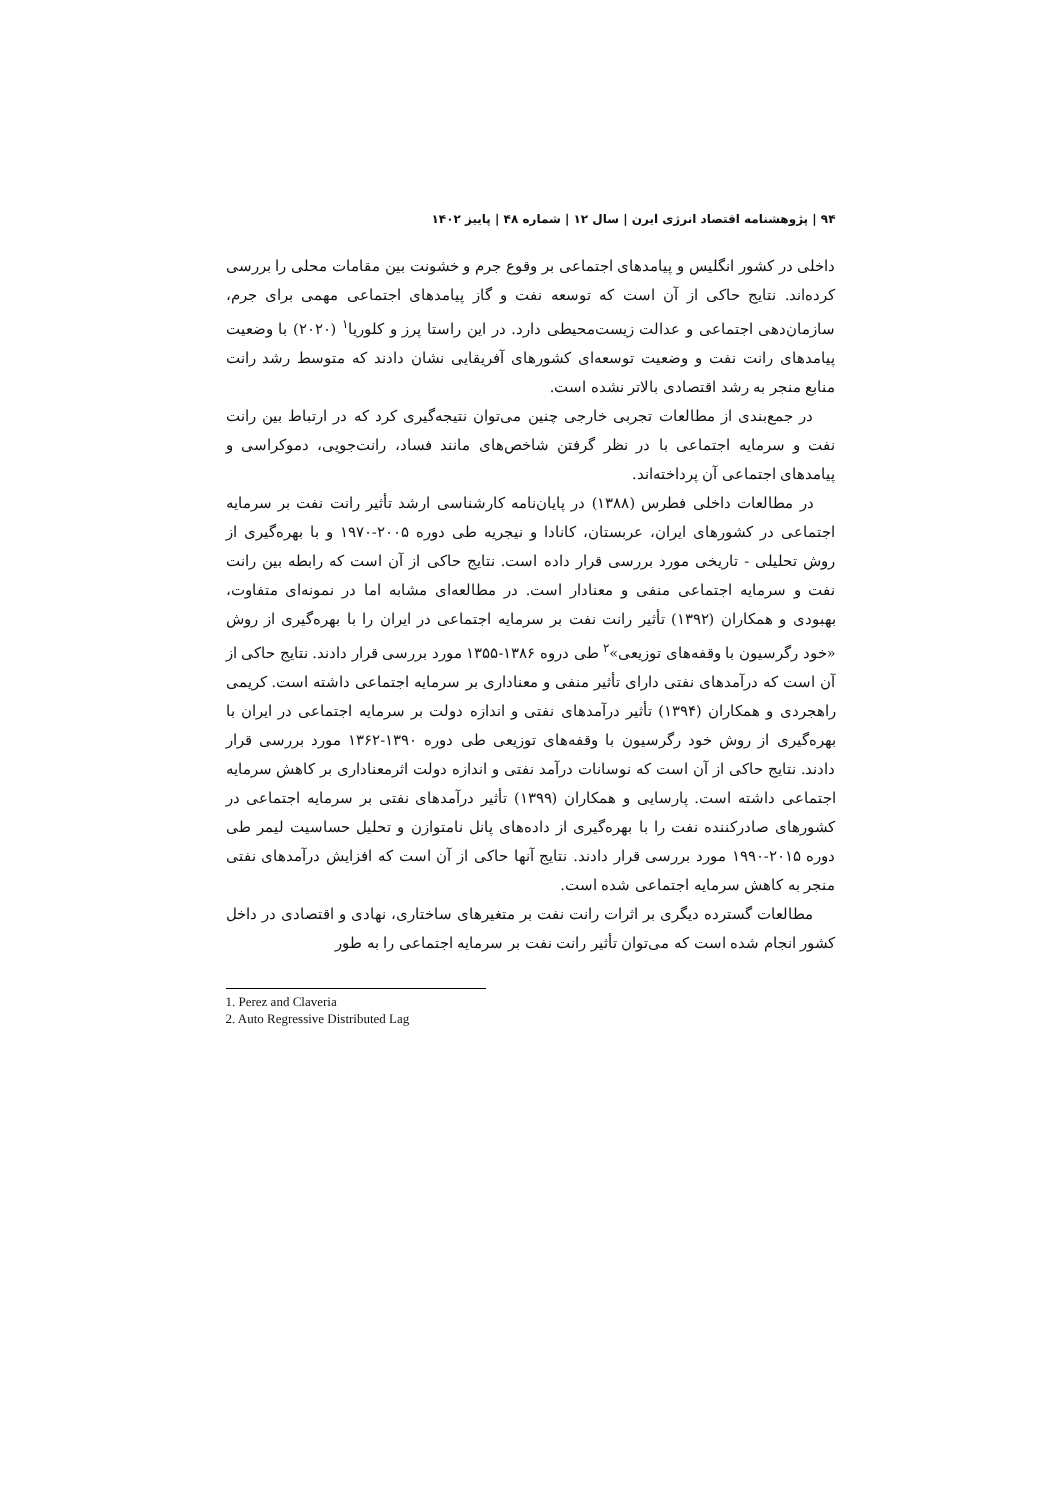۹۴ | پژوهشنامه اقتصاد انرژی ایرن | سال ۱۲ | شماره ۴۸ | پاییز ۱۴۰۲
داخلی در کشور انگلیس و پیامدهای اجتماعی بر وقوع جرم و خشونت بین مقامات محلی را بررسی کرده‌اند. نتایج حاکی از آن است که توسعه نفت و گاز پیامدهای اجتماعی مهمی برای جرم، سازمان‌دهی اجتماعی و عدالت زیست‌محیطی دارد. در این راستا پرز و کلوریا<sup>۱</sup> (۲۰۲۰) با وضعیت پیامدهای رانت نفت و وضعیت توسعه‌ای کشورهای آفریقایی نشان دادند که متوسط رشد رانت منابع منجر به رشد اقتصادی بالاتر نشده است.
در جمع‌بندی از مطالعات تجربی خارجی چنین می‌توان نتیجه‌گیری کرد که در ارتباط بین رانت نفت و سرمایه اجتماعی با در نظر گرفتن شاخص‌های مانند فساد، رانت‌جویی، دموکراسی و پیامدهای اجتماعی آن پرداخته‌اند.
در مطالعات داخلی فطرس (۱۳۸۸) در پایان‌نامه کارشناسی ارشد تأثیر رانت نفت بر سرمایه اجتماعی در کشورهای ایران، عربستان، کانادا و نیجریه طی دوره ۲۰۰۵-۱۹۷۰ و با بهره‌گیری از روش تحلیلی - تاریخی مورد بررسی قرار داده است. نتایج حاکی از آن است که رابطه بین رانت نفت و سرمایه اجتماعی منفی و معنادار است. در مطالعه‌ای مشابه اما در نمونه‌ای متفاوت، بهبودی و همکاران (۱۳۹۲) تأثیر رانت نفت بر سرمایه اجتماعی در ایران را با بهره‌گیری از روش «خود رگرسیون با وقفه‌های توزیعی»<sup>۲</sup> طی دروه ۱۳۸۶-۱۳۵۵ مورد بررسی قرار دادند. نتایج حاکی از آن است که درآمدهای نفتی دارای تأثیر منفی و معناداری بر سرمایه اجتماعی داشته است. کریمی راهجردی و همکاران (۱۳۹۴) تأثیر درآمدهای نفتی و اندازه دولت بر سرمایه اجتماعی در ایران با بهره‌گیری از روش خود رگرسیون با وقفه‌های توزیعی طی دوره ۱۳۹۰-۱۳۶۲ مورد بررسی قرار دادند. نتایج حاکی از آن است که نوسانات درآمد نفتی و اندازه دولت اثرمعناداری بر کاهش سرمایه اجتماعی داشته است. پارسایی و همکاران (۱۳۹۹) تأثیر درآمدهای نفتی بر سرمایه اجتماعی در کشورهای صادرکننده نفت را با بهره‌گیری از داده‌های پانل نامتوازن و تحلیل حساسیت لیمر طی دوره ۲۰۱۵-۱۹۹۰ مورد بررسی قرار دادند. نتایج آنها حاکی از آن است که افزایش درآمدهای نفتی منجر به کاهش سرمایه اجتماعی شده است.
مطالعات گسترده دیگری بر اثرات رانت نفت بر متغیرهای ساختاری، نهادی و اقتصادی در داخل کشور انجام شده است که می‌توان تأثیر رانت نفت بر سرمایه اجتماعی را به طور
1. Perez and Claveria
2. Auto Regressive Distributed Lag